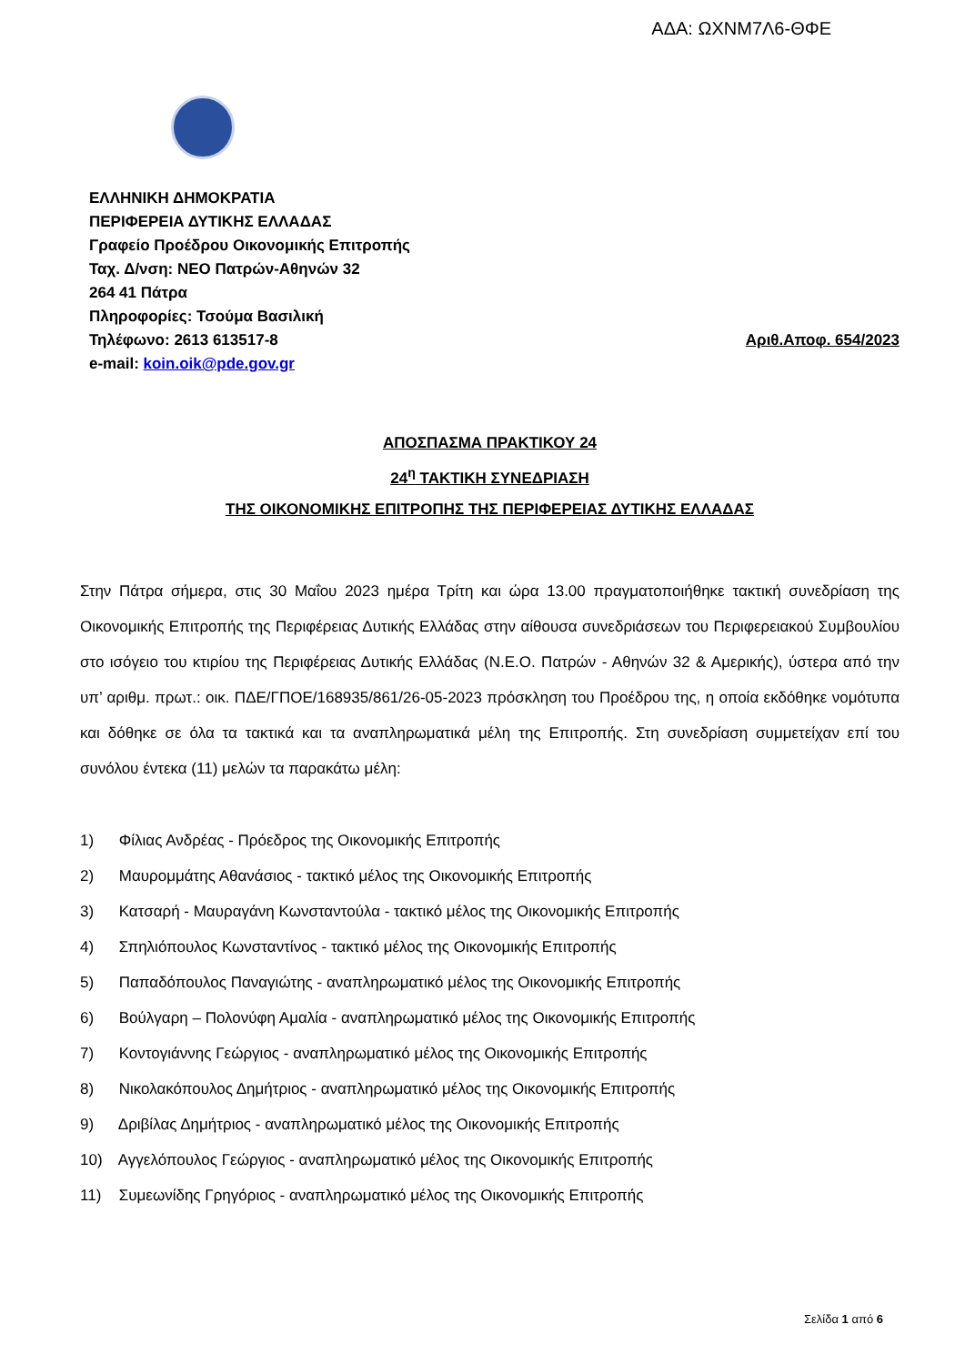ΑΔΑ: ΩΧΝΜ7Λ6-ΘΦΕ
ΕΛΛΗΝΙΚΗ ΔΗΜΟΚΡΑΤΙΑ
ΠΕΡΙΦΕΡΕΙΑ ΔΥΤΙΚΗΣ ΕΛΛΑΔΑΣ
Γραφείο Προέδρου Οικονομικής Επιτροπής
Ταχ. Δ/νση: ΝΕΟ Πατρών-Αθηνών 32
264 41 Πάτρα
Πληροφορίες: Τσούμα Βασιλική
Τηλέφωνο: 2613 613517-8 Αριθ.Αποφ. 654/2023
e-mail: koin.oik@pde.gov.gr
ΑΠΟΣΠΑΣΜΑ ΠΡΑΚΤΙΚΟΥ 24
24<sup>η</sup> ΤΑΚΤΙΚΗ ΣΥΝΕΔΡΙΑΣΗ
ΤΗΣ ΟΙΚΟΝΟΜΙΚΗΣ ΕΠΙΤΡΟΠΗΣ ΤΗΣ ΠΕΡΙΦΕΡΕΙΑΣ ΔΥΤΙΚΗΣ ΕΛΛΑΔΑΣ
Στην Πάτρα σήμερα, στις 30 Μαΐου 2023 ημέρα Τρίτη και ώρα 13.00 πραγματοποιήθηκε τακτική συνεδρίαση της Οικονομικής Επιτροπής της Περιφέρειας Δυτικής Ελλάδας στην αίθουσα συνεδριάσεων του Περιφερειακού Συμβουλίου στο ισόγειο του κτιρίου της Περιφέρειας Δυτικής Ελλάδας (Ν.Ε.Ο. Πατρών - Αθηνών 32 & Αμερικής), ύστερα από την υπ’ αριθμ. πρωτ.: οικ. ΠΔΕ/ΓΠΟΕ/168935/861/26-05-2023 πρόσκληση του Προέδρου της, η οποία εκδόθηκε νομότυπα και δόθηκε σε όλα τα τακτικά και τα αναπληρωματικά μέλη της Επιτροπής. Στη συνεδρίαση συμμετείχαν επί του συνόλου έντεκα (11) μελών τα παρακάτω μέλη:
1) Φίλιας Ανδρέας - Πρόεδρος της Οικονομικής Επιτροπής
2) Μαυρομμάτης Αθανάσιος - τακτικό μέλος της Οικονομικής Επιτροπής
3) Κατσαρή - Μαυραγάνη Κωνσταντούλα - τακτικό μέλος της Οικονομικής Επιτροπής
4) Σπηλιόπουλος Κωνσταντίνος - τακτικό μέλος της Οικονομικής Επιτροπής
5) Παπαδόπουλος Παναγιώτης - αναπληρωματικό μέλος της Οικονομικής Επιτροπής
6) Βούλγαρη – Πολονύφη Αμαλία - αναπληρωματικό μέλος της Οικονομικής Επιτροπής
7) Κοντογιάννης Γεώργιος - αναπληρωματικό μέλος της Οικονομικής Επιτροπής
8) Νικολακόπουλος Δημήτριος - αναπληρωματικό μέλος της Οικονομικής Επιτροπής
9) Δριβίλας Δημήτριος - αναπληρωματικό μέλος της Οικονομικής Επιτροπής
10) Αγγελόπουλος Γεώργιος - αναπληρωματικό μέλος της Οικονομικής Επιτροπής
11) Συμεωνίδης Γρηγόριος - αναπληρωματικό μέλος της Οικονομικής Επιτροπής
Σελίδα 1 από 6